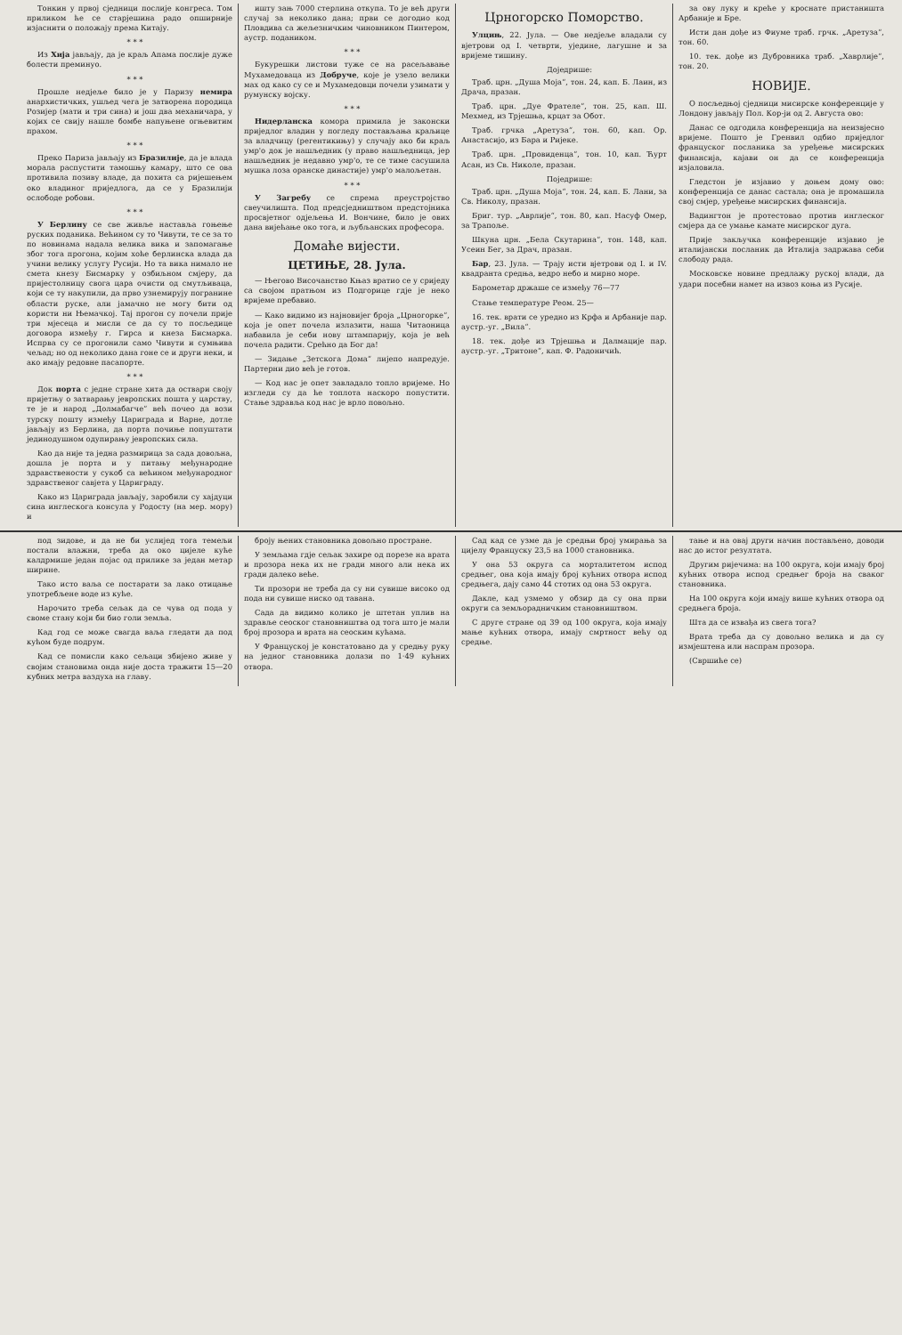Тонкин у првој сједници послије конгреса. Том приликом ће се старјешина радо опширније изјаснити о положају према Китају.
* * *
Из Хија јављају, да је краљ Апама послије дуже болести преминуо.
* * *
Прошле недјеље било је у Паризу немира анархистичких, ушљед чега је затворена породица Розијер (мати и три сина) и још два механичара, у којих се свију нашле бомбе напуњене огњевитим прахом.
* * *
Преко Париза јављају из Бразилије, да је влада морала распустити тамошњу камару, што се ова противила позиву владе, да похита са ријешењем око владиног приједлога, да се у Бразилији ослободе робови.
* * *
У Берлину се све живље наставља гоњење руских поданика. Већином су то Чивути, те се за то по новинама надала велика вика и запомагање због тога прогона, којим хоће берлинска влада да учини велику услугу Русији. Но та вика нимало не смета кнезу Бисмарку у озбиљном смјеру, да пријестолницу свога цара очисти од смутљиваца, који се ту накупили, да прво узнемирују погранине области руске, али јамачно не могу бити од користи ни Њемачкој. Тај прогон су почели прије три мјесеца и мисли се да су то посљедице договора између г. Гирса и кнеза Бисмарка. Испрва су се прогонили само Чивути и сумњива чељад; но од неколико дана гоне се и други неки, и ако имају редовне пасапорте.
* * *
Док порта с једне стране хита да оствари своју пријетњу о затварању јевропских пошта у царству, те је и народ „Долмабагче“ већ почео да вози турску пошту између Цариграда и Варне, дотле јављају из Берлина, да порта почиње попуштати јединодушном одупирању јевропских сила.
Као да није та једна размирица за сада довољна, дошла је порта и у питању међународне здравствености у сукоб са већином међународног здравственог савјета у Цариграду.
Како из Цариграда јављају, заробили су хајдуци сина инглескога консула у Родосту (на мер. мору) и
ишту зањ 7000 стерлина откупа. То је већ други случај за неколико дана; први се догодио код Пловдива са жељезничким чиновником Пинтером, аустр. подаником.
* * *
Букурешки листови туже се на расељавање Мухамедоваца из Добруче, које је узело велики мах од како су се и Мухамедовци почели узимати у румунску војску.
* * *
Нидерланска комора примила је законски приједлог владин у погледу постављања краљице за владчицу (регентикињу) у случају ако би краљ умр'о док је нашљедник (у право нашљедница, јер нашљедник је недавно умр'о, те се тиме сасушила мушка лоза оранске династије) умр'о малољетан.
* * *
У Загребу се спрема преустројство свеучилишта. Под предсједништвом предстојника просвјетног одјељења И. Вончине, било је ових дана вијећање око тога, и љубљанских професора.
Домаће вијести.
ЦЕТИЊЕ, 28. Јула.
— Његово Височанство Књаз вратио се у сриједу са својом пратњом из Подгорице гдје је неко вријеме пребавио.
— Како видимо из најновијег броја „Црногорке“, која је опет почела излазити, наша Читаоница набавила је себи нову штампарију, која је већ почела радити. Срећно да Бог да!
— Зидање „Зетскога Дома“ лијепо напредује. Партерни дио већ је готов.
— Код нас је опет завладало топло вријеме. Но изгледи су да ће топлота наскоро попустити. Стање здравља код нас је врло повољно.
Црногорско Поморство.
Улцињ, 22. Јула. — Ове недјеље владали су вјетрови од I. четврти, уједине, лагушне и за вријеме тишину.
Доједрише:
Траб. црн. „Душа Моја“, тон. 24, кап. Б. Лаин, из Драча, празан.
Траб. црн. „Дуе Фрателе“, тон. 25, кап. Ш. Мехмед, из Трјешња, крцат за Обот.
Траб. грчка „Аретуза“, тон. 60, кап. Ор. Анастасијо, из Бара и Ријеке.
Траб. црн. „Провиденца“, тон. 10, кап. Ћурт Асан, из Св. Николе, празан.
Поједрише:
Траб. црн. „Душа Моја“, тон. 24, кап. Б. Лани, за Св. Николу, празан.
Бриг. тур. „Аврлије“, тон. 80, кап. Насуф Омер, за Трапоље.
Шкуна црн. „Бела Скутарина“, тон. 148, кап. Усеин Бег, за Драч, празан.
Бар, 23. Јула. — Трају исти вјетрови од I. и IV. квадранта средња, ведро небо и мирно море.
Барометар држаше се између 76—77
Стање температуре Реом. 25—
16. тек. врати се уредно из Крфа и Арбаније пар. аустр.-уг. „Вила“.
18. тек. дође из Трјешња и Далмације пар. аустр.-уг. „Тритоне“, кап. Ф. Радоничић.
за ову луку и креће у кроснате пристаништа Арбаније и Бре.
Исти дан дође из Фиуме траб. грчк. „Аретуза“, тон. 60.
10. тек. дође из Дубровника траб. „Хаврлије“, тон. 20.
НОВИЈЕ.
О посљедњој сједници мисирске конференције у Лондону јављају Пол. Кор-ји од 2. Августа ово:
Данас се одгодила конференција на неизвјесно вријеме. Пошто је Гренвил одбио приједлог француског посланика за уређење мисирских финансија, кајави он да се конференција изјаловила.
Гледстон је изјавио у доњем дому ово: конференција се данас састала; она је промашила свој смјер, уређење мисирских финансија.
Вадингтон је протестовао против инглеског смјера да се умање камате мисирског дуга.
Прије закључка конференције изјавио је италијански посланик да Италија задржава себи слободу рада.
Московске новине предлажу руској влади, да удари посебни намет на извоз коња из Русије.
под зидове, и да не би услијед тога темељи постали влажни, треба да око цијеле куће калдрмише један појас од прилике за један метар ширине.
Тако исто ваља се постарати за лако отицање употребљене воде из куће.
Нарочито треба сељак да се чува од пода у своме стану који би био голи земља.
Кад год се може свагда ваља гледати да под кућом буде подрум.
Кад се помисли како сељаци збијено живе у својим становима онда није доста тражити 15—20 кубних метра ваздуха на главу.
броју њених становника довољно простране.
У земљама гдје сељак захире од порезе на врата и прозора нека их не гради много али нека их гради далеко веће.
Ти прозори не треба да су ни сувише високо од пода ни сувише ниско од тавана.
Сада да видимо колико је штетан уплив на здравље сеоског становништва од тога што је мали број прозора и врата на сеоским кућама.
У Француској је констатовано да у средњу руку на једног становника долази по 1·49 кућних отвора.
Сад кад се узме да је средњи број умирања за цијелу Француску 23,5 на 1000 становника.
У она 53 округа са морталитетом испод средњег, она која имају број кућних отвора испод средњега, дају само 44 стотих од она 53 округа.
Дакле, кад узмемо у обзир да су она први округи са земљорадничким становништвом.
С друге стране од 39 од 100 округа, која имају мање кућних отвора, имају смртност већу од средње.
тање и на овај други начин постављено, доводи нас до истог резултата.
Другим ријечима: на 100 округа, који имају број кућних отвора испод средњег броја на сваког становника.
На 100 округа који имају више кућних отвора од средњега броја.
Шта да се извађа из свега тога?
Врата треба да су довољно велика и да су измјештена или наспрам прозора.
(Свршиће се)